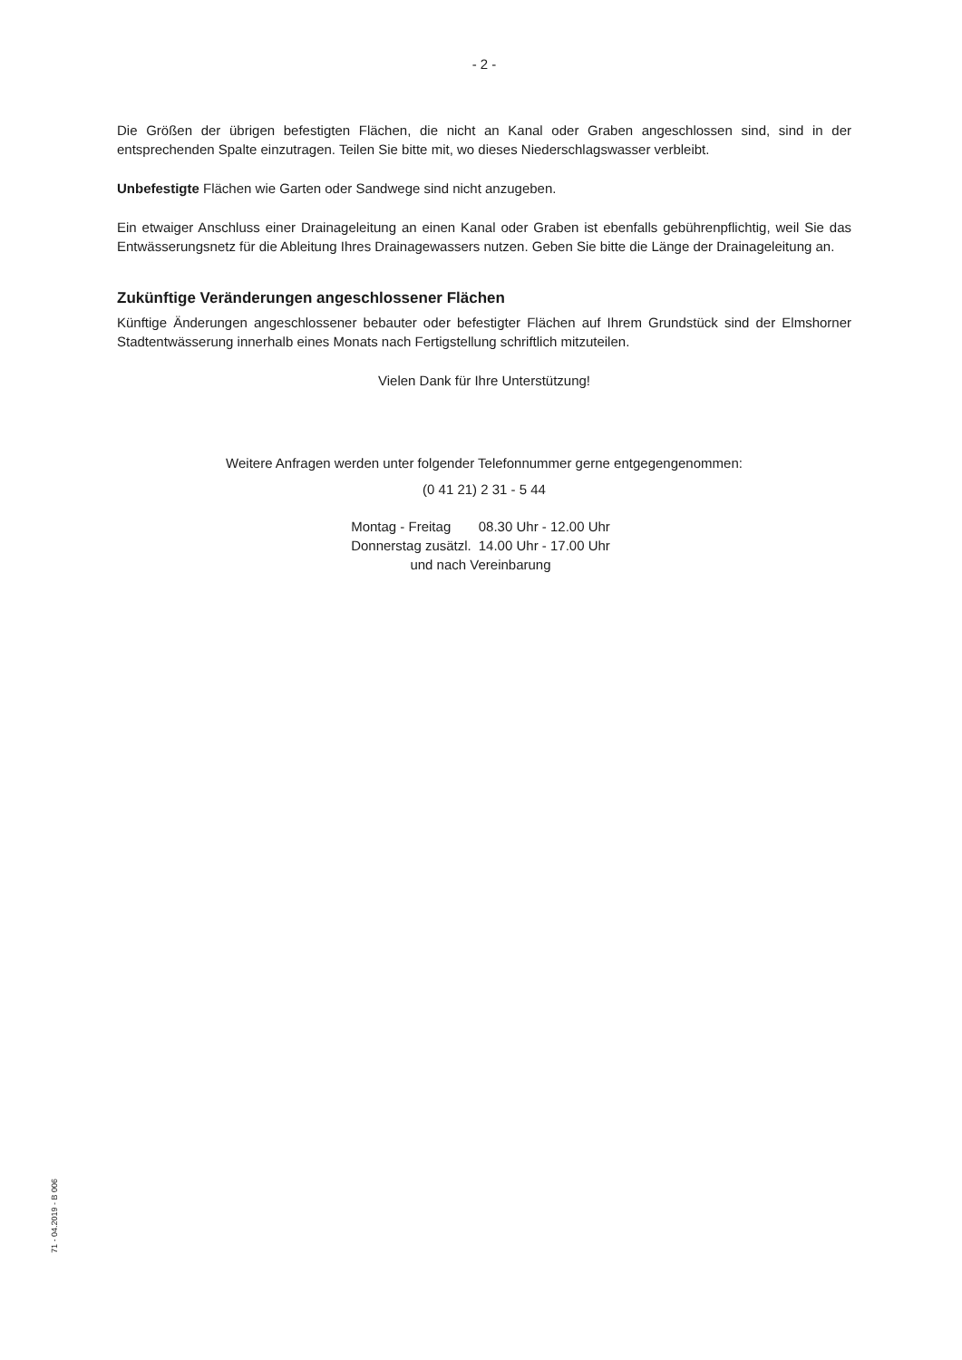- 2 -
Die Größen der übrigen befestigten Flächen, die nicht an Kanal oder Graben angeschlossen sind, sind in der entsprechenden Spalte einzutragen. Teilen Sie bitte mit, wo dieses Niederschlagswasser verbleibt.
Unbefestigte Flächen wie Garten oder Sandwege sind nicht anzugeben.
Ein etwaiger Anschluss einer Drainageleitung an einen Kanal oder Graben ist ebenfalls gebührenpflichtig, weil Sie das Entwässerungsnetz für die Ableitung Ihres Drainagewassers nutzen. Geben Sie bitte die Länge der Drainageleitung an.
Zukünftige Veränderungen angeschlossener Flächen
Künftige Änderungen angeschlossener bebauter oder befestigter Flächen auf Ihrem Grundstück sind der Elmshorner Stadtentwässerung innerhalb eines Monats nach Fertigstellung schriftlich mitzuteilen.
Vielen Dank für Ihre Unterstützung!
Weitere Anfragen werden unter folgender Telefonnummer gerne entgegengenommen:
(0 41 21) 2 31 - 5 44
| Montag - Freitag | 08.30 Uhr - 12.00 Uhr |
| Donnerstag zusätzl. | 14.00 Uhr - 17.00 Uhr |
| und nach Vereinbarung | |
71 - 04.2019 - B 006